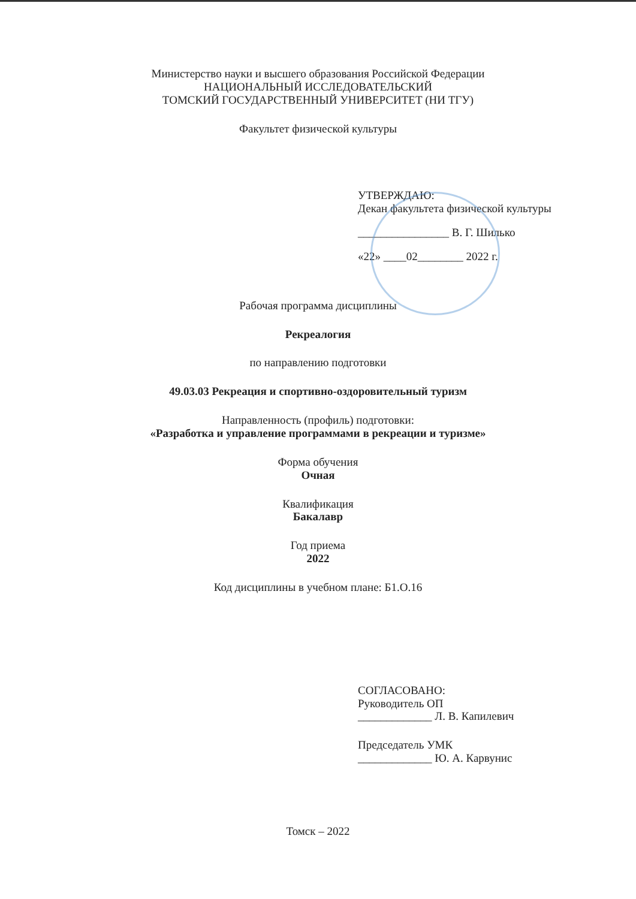Министерство науки и высшего образования Российской Федерации
НАЦИОНАЛЬНЫЙ ИССЛЕДОВАТЕЛЬСКИЙ
ТОМСКИЙ ГОСУДАРСТВЕННЫЙ УНИВЕРСИТЕТ (НИ ТГУ)
Факультет физической культуры
УТВЕРЖДАЮ:
Декан факультета физической культуры
________________ В. Г. Шилько
«22» ____02________ 2022 г.
Рабочая программа дисциплины
Рекреалогия
по направлению подготовки
49.03.03 Рекреация и спортивно-оздоровительный туризм
Направленность (профиль) подготовки:
«Разработка и управление программами в рекреации и туризме»
Форма обучения
Очная
Квалификация
Бакалавр
Год приема
2022
Код дисциплины в учебном плане: Б1.О.16
СОГЛАСОВАНО:
Руководитель ОП
_____________ Л. В. Капилевич
Председатель УМК
_____________ Ю. А. Карвунис
Томск – 2022